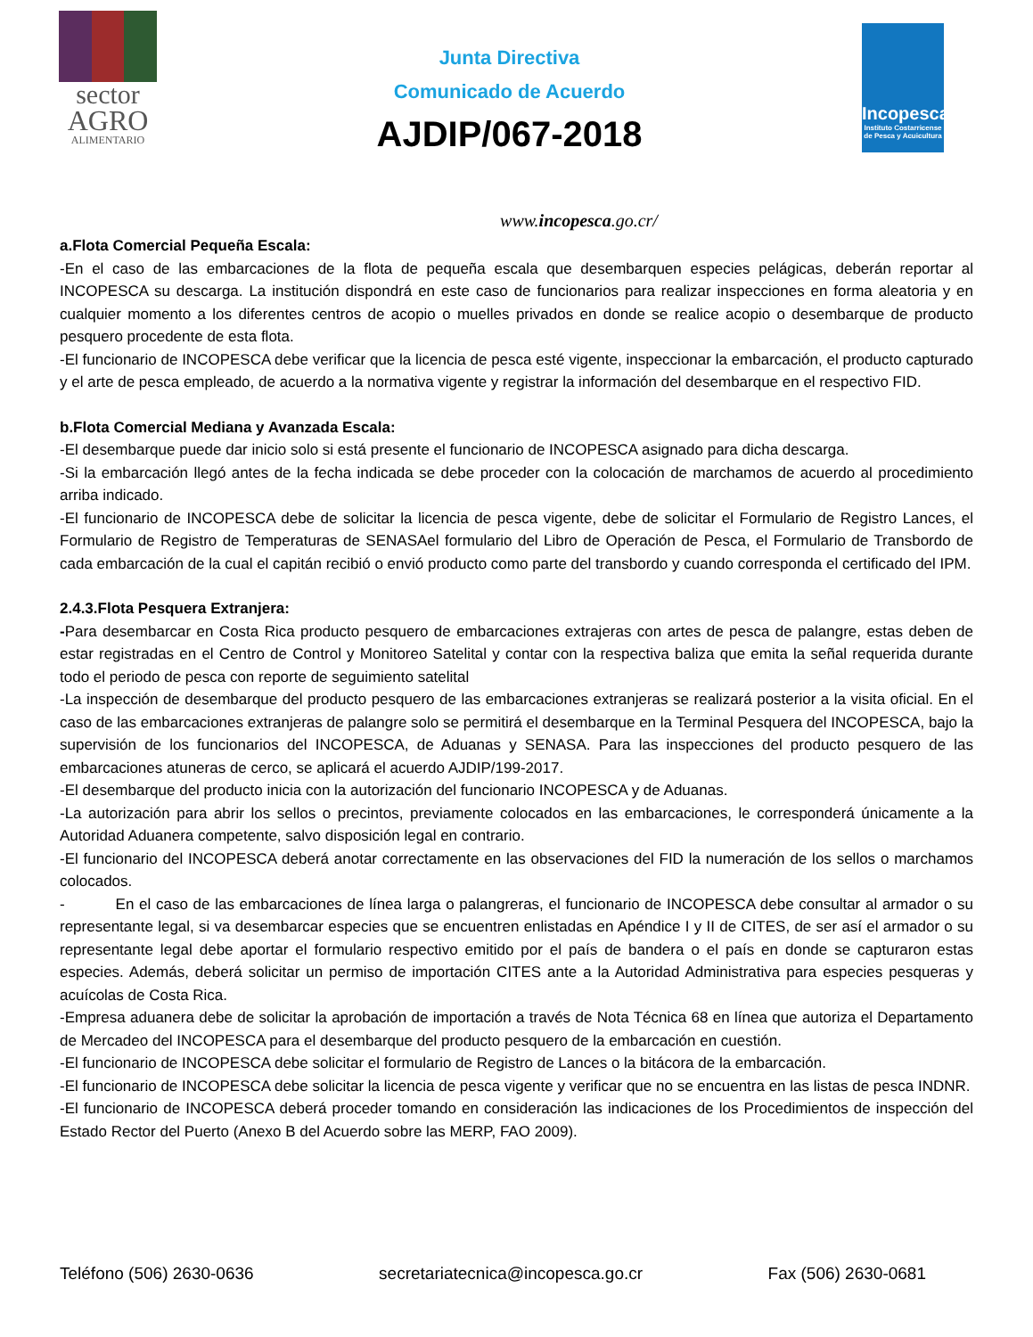sector
AGRO
ALIMENTARIO
Junta Directiva
Comunicado de Acuerdo
AJDIP/067-2018
Incopesca
Instituto Costarricense de Pesca y Acuicultura
www.incopesca.go.cr/
a.Flota Comercial Pequeña Escala:
-En el caso de las embarcaciones de la flota de pequeña escala que desembarquen especies pelágicas, deberán reportar al INCOPESCA su descarga. La institución dispondrá en este caso de funcionarios para realizar inspecciones en forma aleatoria y en cualquier momento a los diferentes centros de acopio o muelles privados en donde se realice acopio o desembarque de producto pesquero procedente de esta flota.
-El funcionario de INCOPESCA debe verificar que la licencia de pesca esté vigente, inspeccionar la embarcación, el producto capturado y el arte de pesca empleado, de acuerdo a la normativa vigente y registrar la información del desembarque en el respectivo FID.
b.Flota Comercial Mediana y Avanzada Escala:
-El desembarque puede dar inicio solo si está presente el funcionario de INCOPESCA asignado para dicha descarga.
-Si la embarcación llegó antes de la fecha indicada se debe proceder con la colocación de marchamos de acuerdo al procedimiento arriba indicado.
-El funcionario de INCOPESCA debe de solicitar la licencia de pesca vigente, debe de solicitar el Formulario de Registro Lances, el Formulario de Registro de Temperaturas de SENASAel formulario del Libro de Operación de Pesca, el Formulario de Transbordo de cada embarcación de la cual el capitán recibió o envió producto como parte del transbordo y cuando corresponda el certificado del IPM.
2.4.3.Flota Pesquera Extranjera:
-Para desembarcar en Costa Rica producto pesquero de embarcaciones extrajeras con artes de pesca de palangre, estas deben de estar registradas en el Centro de Control y Monitoreo Satelital y contar con la respectiva baliza que emita la señal requerida durante todo el periodo de pesca con reporte de seguimiento satelital
-La inspección de desembarque del producto pesquero de las embarcaciones extranjeras se realizará posterior a la visita oficial. En el caso de las embarcaciones extranjeras de palangre solo se permitirá el desembarque en la Terminal Pesquera del INCOPESCA, bajo la supervisión de los funcionarios del INCOPESCA, de Aduanas y SENASA. Para las inspecciones del producto pesquero de las embarcaciones atuneras de cerco, se aplicará el acuerdo AJDIP/199-2017.
-El desembarque del producto inicia con la autorización del funcionario INCOPESCA y de Aduanas.
-La autorización para abrir los sellos o precintos, previamente colocados en las embarcaciones, le corresponderá únicamente a la Autoridad Aduanera competente, salvo disposición legal en contrario.
-El funcionario del INCOPESCA deberá anotar correctamente en las observaciones del FID la numeración de los sellos o marchamos colocados.
- En el caso de las embarcaciones de línea larga o palangreras, el funcionario de INCOPESCA debe consultar al armador o su representante legal, si va desembarcar especies que se encuentren enlistadas en Apéndice I y II de CITES, de ser así el armador o su representante legal debe aportar el formulario respectivo emitido por el país de bandera o el país en donde se capturaron estas especies. Además, deberá solicitar un permiso de importación CITES ante a la Autoridad Administrativa para especies pesqueras y acuícolas de Costa Rica.
-Empresa aduanera debe de solicitar la aprobación de importación a través de Nota Técnica 68 en línea que autoriza el Departamento de Mercadeo del INCOPESCA para el desembarque del producto pesquero de la embarcación en cuestión.
-El funcionario de INCOPESCA debe solicitar el formulario de Registro de Lances o la bitácora de la embarcación.
-El funcionario de INCOPESCA debe solicitar la licencia de pesca vigente y verificar que no se encuentra en las listas de pesca INDNR.
-El funcionario de INCOPESCA deberá proceder tomando en consideración las indicaciones de los Procedimientos de inspección del Estado Rector del Puerto (Anexo B del Acuerdo sobre las MERP, FAO 2009).
Teléfono (506) 2630-0636 secretariatecnica@incopesca.go.cr Fax (506) 2630-0681